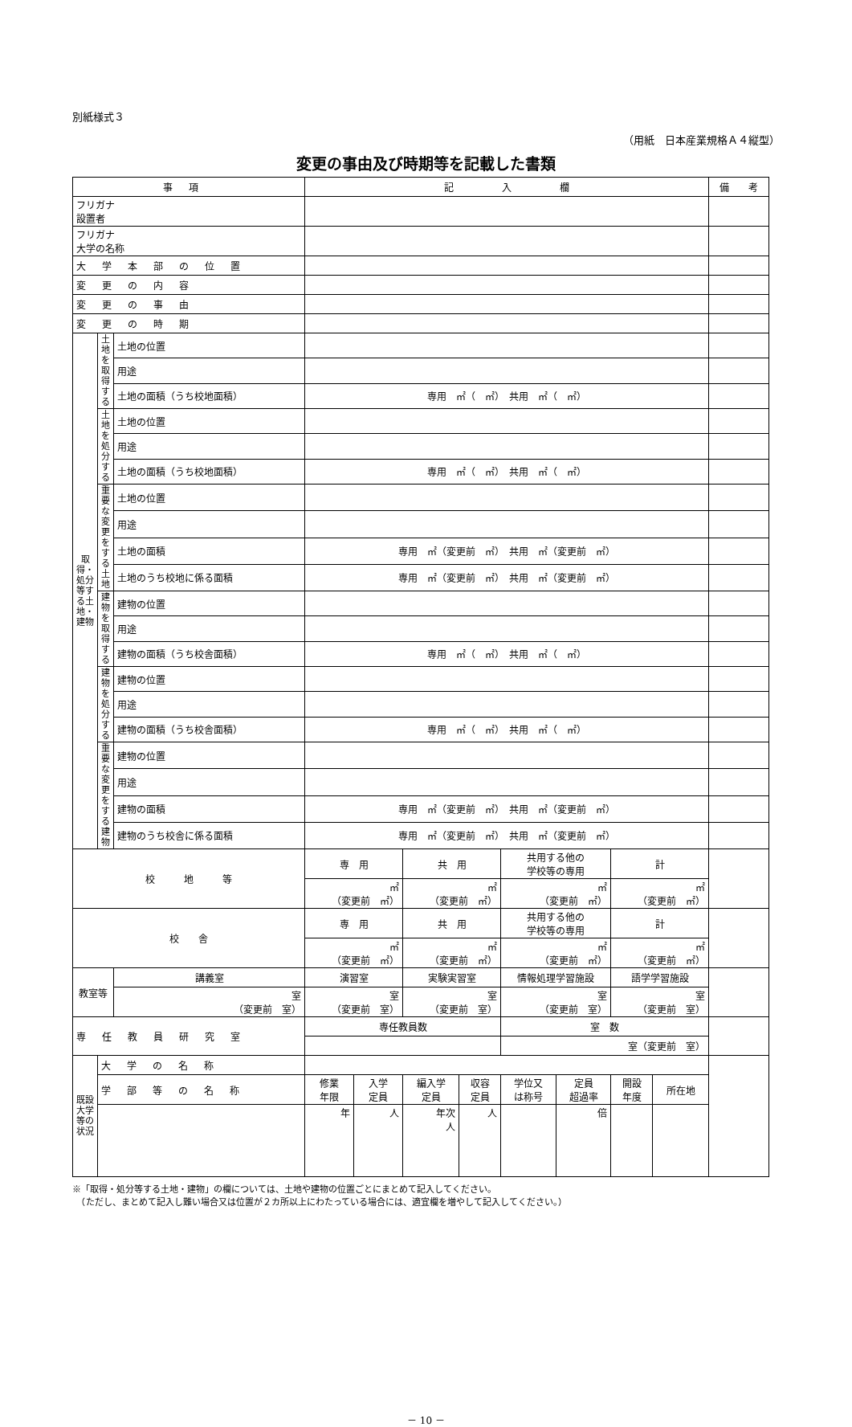別紙様式３
（用紙　日本産業規格Ａ４縦型）
変更の事由及び時期等を記載した書類
| 事項 | | | 記 入 欄 | | | | | | | | 備 考 |
| --- | --- | --- | --- | --- | --- | --- | --- | --- | --- | --- | --- |
| フリガナ 設置者 | | | | | | | | | | | |
| フリガナ 大学の名称 | | | | | | | | | | | |
| 大学本部の位置 | | | | | | | | | | | |
| 変更の内容 | | | | | | | | | | | |
| 変更の事由 | | | | | | | | | | | |
| 変更の時期 | | | | | | | | | | | |
| 取得・処分等する土地・建物 | 土地を取得する | 土地の位置 | | | | | | | | | |
| | | 用途 | | | | | | | | | |
| | | 土地の面積（うち校地面積） | 専用 ㎡（ ㎡） 共用 ㎡（ ㎡） | | | | | | | | |
| | 土地を処分する | 土地の位置 | | | | | | | | | |
| | | 用途 | | | | | | | | | |
| | | 土地の面積（うち校地面積） | 専用 ㎡（ ㎡） 共用 ㎡（ ㎡） | | | | | | | | |
| | 重要な変更をする土地 | 土地の位置 | | | | | | | | | |
| | | 用途 | | | | | | | | | |
| | | 土地の面積 | 専用 ㎡（変更前 ㎡） 共用 ㎡（変更前 ㎡） | | | | | | | | |
| | | 土地のうち校地に係る面積 | 専用 ㎡（変更前 ㎡） 共用 ㎡（変更前 ㎡） | | | | | | | | |
| | 建物を取得する | 建物の位置 | | | | | | | | | |
| | | 用途 | | | | | | | | | |
| | | 建物の面積（うち校舎面積） | 専用 ㎡（ ㎡） 共用 ㎡（ ㎡） | | | | | | | | |
| | 建物を処分する | 建物の位置 | | | | | | | | | |
| | | 用途 | | | | | | | | | |
| | | 建物の面積（うち校舎面積） | 専用 ㎡（ ㎡） 共用 ㎡（ ㎡） | | | | | | | | |
| | 重要な変更をする建物 | 建物の位置 | | | | | | | | | |
| | | 用途 | | | | | | | | | |
| | | 建物の面積 | 専用 ㎡（変更前 ㎡） 共用 ㎡（変更前 ㎡） | | | | | | | | |
| | | 建物のうち校舎に係る面積 | 専用 ㎡（変更前 ㎡） 共用 ㎡（変更前 ㎡） | | | | | | | | |
| 校 地 等 | | | 専 用 | | 共 用 | | 共用する他の 学校等の専用 | | 計 | | |
| | | | ㎡ （変更前 ㎡） | | ㎡ （変更前 ㎡） | | ㎡ （変更前 ㎡） | | ㎡ （変更前 ㎡） | | |
| 校 舎 | | | 専 用 | | 共 用 | | 共用する他の 学校等の専用 | | 計 | | |
| | | | ㎡ （変更前 ㎡） | | ㎡ （変更前 ㎡） | | ㎡ （変更前 ㎡） | | ㎡ （変更前 ㎡） | | |
| 教室等 | | 講義室 | 演習室 | | 実験実習室 | | 情報処理学習施設 | | 語学学習施設 | | |
| | | 室 （変更前 室） | 室 （変更前 室） | | 室 （変更前 室） | | 室 （変更前 室） | | 室 （変更前 室） | | |
| 専任教員研究室 | | | 専任教員数 | | | | 室 数 | | | | |
| | | | | | | | 室（変更前 室） | | | | |
| 既設大学等の状況 | 大学の名称 | | | | | | | | | | |
| | 学部等の名称 | | 修業 年限 | 入学 定員 | 編入学 定員 | 収容 定員 | 学位又 は称号 | 定員 超過率 | 開設 年度 | 所在地 | |
| | | | 年 | 人 | 年次 人 | 人 | | 倍 | | | |
※「取得・処分等する土地・建物」の欄については、土地や建物の位置ごとにまとめて記入してください。
　（ただし、まとめて記入し難い場合又は位置が２カ所以上にわたっている場合には、適宜欄を増やして記入してください。）
－ 10 －